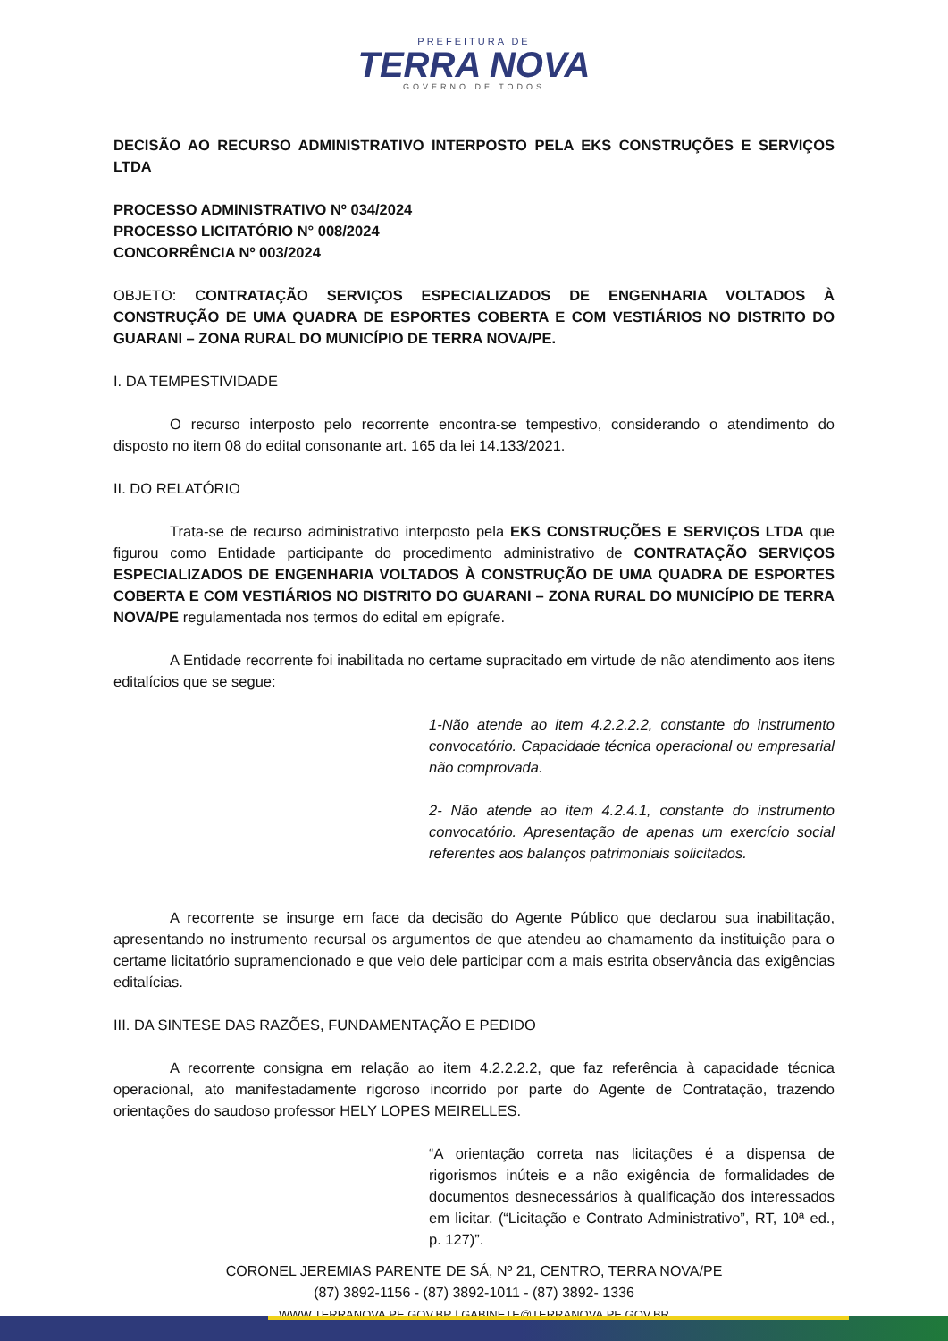PREFEITURA DE
TERRA NOVA
GOVERNO DE TODOS
DECISÃO AO RECURSO ADMINISTRATIVO INTERPOSTO PELA EKS CONSTRUÇÕES E SERVIÇOS LTDA
PROCESSO ADMINISTRATIVO Nº 034/2024
PROCESSO LICITATÓRIO N° 008/2024
CONCORRÊNCIA Nº 003/2024
OBJETO: CONTRATAÇÃO SERVIÇOS ESPECIALIZADOS DE ENGENHARIA VOLTADOS À CONSTRUÇÃO DE UMA QUADRA DE ESPORTES COBERTA E COM VESTIÁRIOS NO DISTRITO DO GUARANI – ZONA RURAL DO MUNICÍPIO DE TERRA NOVA/PE.
I. DA TEMPESTIVIDADE
O recurso interposto pelo recorrente encontra-se tempestivo, considerando o atendimento do disposto no item 08 do edital consonante art. 165 da lei 14.133/2021.
II. DO RELATÓRIO
Trata-se de recurso administrativo interposto pela EKS CONSTRUÇÕES E SERVIÇOS LTDA que figurou como Entidade participante do procedimento administrativo de CONTRATAÇÃO SERVIÇOS ESPECIALIZADOS DE ENGENHARIA VOLTADOS À CONSTRUÇÃO DE UMA QUADRA DE ESPORTES COBERTA E COM VESTIÁRIOS NO DISTRITO DO GUARANI – ZONA RURAL DO MUNICÍPIO DE TERRA NOVA/PE regulamentada nos termos do edital em epígrafe.
A Entidade recorrente foi inabilitada no certame supracitado em virtude de não atendimento aos itens editalícios que se segue:
1-Não atende ao item 4.2.2.2.2, constante do instrumento convocatório. Capacidade técnica operacional ou empresarial não comprovada.
2- Não atende ao item 4.2.4.1, constante do instrumento convocatório. Apresentação de apenas um exercício social referentes aos balanços patrimoniais solicitados.
A recorrente se insurge em face da decisão do Agente Público que declarou sua inabilitação, apresentando no instrumento recursal os argumentos de que atendeu ao chamamento da instituição para o certame licitatório supramencionado e que veio dele participar com a mais estrita observância das exigências editalícias.
III. DA SINTESE DAS RAZÕES, FUNDAMENTAÇÃO E PEDIDO
A recorrente consigna em relação ao item 4.2.2.2.2, que faz referência à capacidade técnica operacional, ato manifestadamente rigoroso incorrido por parte do Agente de Contratação, trazendo orientações do saudoso professor HELY LOPES MEIRELLES.
“A orientação correta nas licitações é a dispensa de rigorismos inúteis e a não exigência de formalidades de documentos desnecessários à qualificação dos interessados em licitar. (“Licitação e Contrato Administrativo”, RT, 10ª ed., p. 127)”.
CORONEL JEREMIAS PARENTE DE SÁ, Nº 21, CENTRO, TERRA NOVA/PE
(87) 3892-1156 - (87) 3892-1011 - (87) 3892- 1336
WWW.TERRANOVA.PE.GOV.BR | GABINETE@TERRANOVA.PE.GOV.BR